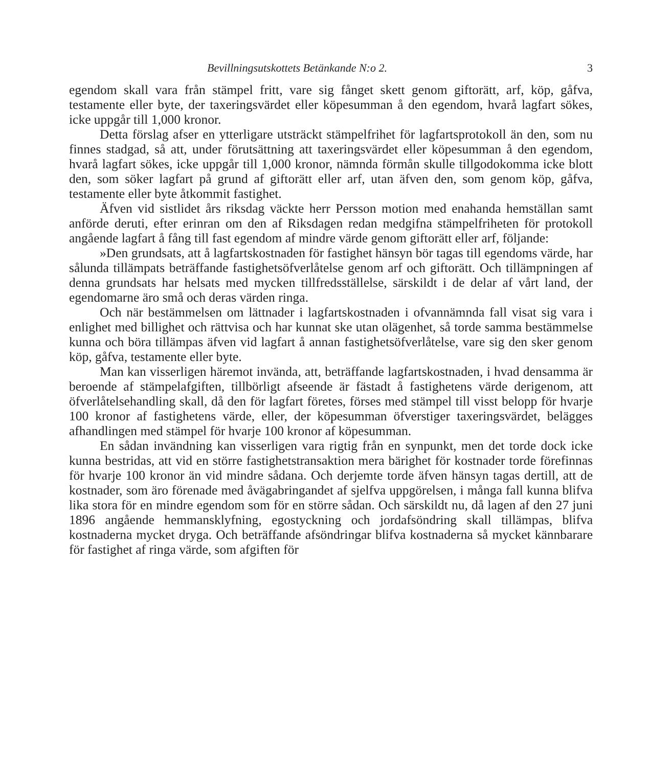Bevillningsutskottets Betänkande N:o 2. 3
egendom skall vara från stämpel fritt, vare sig fånget skett genom gifto­rätt, arf, köp, gåfva, testamente eller byte, der taxeringsvärdet eller köpe­summan å den egendom, hvarå lagfart sökes, icke uppgår till 1,000 kronor.
Detta förslag afser en ytterligare utsträckt stämpelfrihet för lagfarts­protokoll än den, som nu finnes stadgad, så att, under förutsättning att taxeringsvärdet eller köpesumman å den egendom, hvarå lagfart sökes, icke uppgår till 1,000 kronor, nämnda förmån skulle tillgodokomma icke blott den, som söker lagfart på grund af giftorätt eller arf, utan äfven den, som genom köp, gåfva, testamente eller byte åtkommit fastighet.
Äfven vid sistlidet års riksdag väckte herr Persson motion med ena­handa hemställan samt anförde deruti, efter erinran om den af Riksdagen redan medgifna stämpelfriheten för protokoll angående lagfart å fång till fast egendom af mindre värde genom giftorätt eller arf, följande:
»Den grundsats, att å lagfartskostnaden för fastighet hänsyn bör tagas till egendoms värde, har sålunda tillämpats beträffande fastighetsöfver­låtelse genom arf och giftorätt. Och tillämpningen af denna grundsats har helsats med mycken tillfredsställelse, särskildt i de delar af vårt land, der egendomarne äro små och deras värden ringa.
Och när bestämmelsen om lättnader i lagfartskostnaden i ofvan­nämnda fall visat sig vara i enlighet med billighet och rättvisa och har kunnat ske utan olägenhet, så torde samma bestämmelse kunna och böra tillämpas äfven vid lagfart å annan fastighetsöfverlåtelse, vare sig den sker genom köp, gåfva, testamente eller byte.
Man kan visserligen häremot invända, att, beträffande lagfartskost­naden, i hvad densamma är beroende af stämpelafgiften, tillbörligt afseende är fästadt å fastighetens värde derigenom, att öfverlåtelsehandling skall, då den för lagfart företes, förses med stämpel till visst belopp för hvarje 100 kronor af fastighetens värde, eller, der köpesumman öfverstiger taxerings­värdet, belägges afhandlingen med stämpel för hvarje 100 kronor af köpe­summan.
En sådan invändning kan visserligen vara rigtig från en synpunkt, men det torde dock icke kunna bestridas, att vid en större fastighets­transaktion mera bärighet för kostnader torde förefinnas för hvarje 100 kronor än vid mindre sådana. Och derjemte torde äfven hänsyn tagas dertill, att de kostnader, som äro förenade med åvägabringandet af sjelfva uppgörelsen, i många fall kunna blifva lika stora för en mindre egendom som för en större sådan. Och särskildt nu, då lagen af den 27 juni 1896 angående hemmansklyfning, egostyckning och jordafsöndring skall tillämpas, blifva kostnaderna mycket dryga. Och beträffande afsöndringar blifva kost­naderna så mycket kännbarare för fastighet af ringa värde, som afgiften för